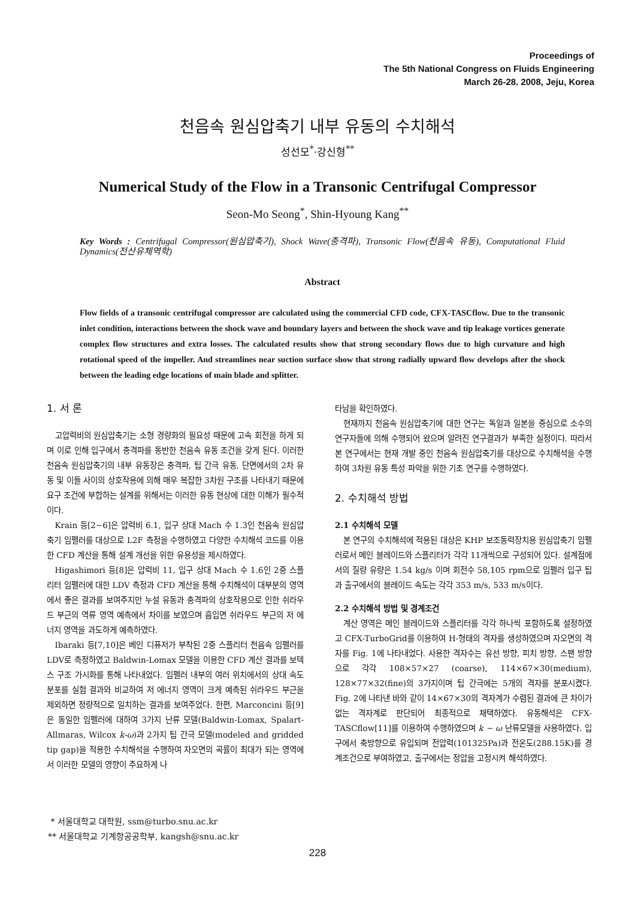Proceedings of
The 5th National Congress on Fluids Engineering
March 26-28. 2008, Jeju, Korea
천음속 원심압축기 내부 유동의 수치해석
성선모<sup>*</sup>·강신형<sup>**</sup>
Numerical Study of the Flow in a Transonic Centrifugal Compressor
Seon-Mo Seong<sup>*</sup>, Shin-Hyoung Kang<sup>**</sup>
Key Words : Centrifugal Compressor(원심압축기), Shock Wave(충격파), Transonic Flow(천음속 유동), Computational Fluid Dynamics(전산유체역학)
Abstract
Flow fields of a transonic centrifugal compressor are calculated using the commercial CFD code, CFX-TASCflow. Due to the transonic inlet condition, interactions between the shock wave and boundary layers and between the shock wave and tip leakage vortices generate complex flow structures and extra losses. The calculated results show that strong secondary flows due to high curvature and high rotational speed of the impeller. And streamlines near suction surface show that strong radially upward flow develops after the shock between the leading edge locations of main blade and splitter.
1. 서 론
고압력비의 원심압축기는 소형 경량화의 필요성 때문에 고속 회전을 하게 되며 이로 인해 입구에서 충격파를 동반한 천음속 유동 조건을 갖게 된다. 이러한 천음속 원심압축기의 내부 유동장은 충격파, 팁 간극 유동, 단면에서의 2차 유동 및 이들 사이의 상호작용에 의해 매우 복잡한 3차원 구조를 나타내기 때문에 요구 조건에 부합하는 설계를 위해서는 이러한 유동 현상에 대한 이해가 필수적이다.
Krain 등[2~6]은 압력비 6.1, 입구 상대 Mach 수 1.3인 천음속 원심압축기 임펠러를 대상으로 L2F 측정을 수행하였고 다양한 수치해석 코드를 이용한 CFD 계산을 통해 설계 개선을 위한 유용성을 제시하였다.
Higashimori 등[8]은 압력비 11, 입구 상대 Mach 수 1.6인 2중 스플리터 임펠러에 대한 LDV 측정과 CFD 계산을 통해 수치해석이 대부분의 영역에서 좋은 결과를 보여주지만 누설 유동과 충격파의 상호작용으로 인한 쉬라우드 부근의 역류 영역 예측에서 차이를 보였으며 흡입면 쉬라우드 부근의 저 에너지 영역을 과도하게 예측하였다.
Ibaraki 등[7,10]은 베인 디퓨저가 부착된 2중 스플리터 천음속 임펠러를 LDV로 측정하였고 Baldwin-Lomax 모델을 이용한 CFD 계산 결과를 보텍스 구조 가시화를 통해 나타내었다. 임펠러 내부의 여러 위치에서의 상대 속도 분포를 실험 결과와 비교하여 저 에너지 영역이 크게 예측된 쉬라우드 부근을 제외하면 정량적으로 일치하는 결과를 보여주었다. 한편, Marconcini 등[9]은 동일한 임펠러에 대하여 3가지 난류 모델(Baldwin-Lomax, Spalart- Allmaras, Wilcox k-ω)과 2가지 팁 간극 모델(modeled and gridded tip gap)을 적용한 수치해석을 수행하여 자오면의 곡률이 최대가 되는 영역에서 이러한 모델의 영향이 주요하게 나
타남을 확인하였다.
현재까지 천음속 원심압축기에 대한 연구는 독일과 일본을 중심으로 소수의 연구자들에 의해 수행되어 왔으며 알려진 연구결과가 부족한 실정이다. 따라서 본 연구에서는 현재 개발 중인 천음속 원심압축기를 대상으로 수치해석을 수행하여 3차원 유동 특성 파악을 위한 기초 연구를 수행하였다.
2. 수치해석 방법
2.1 수치해석 모델
본 연구의 수치해석에 적용된 대상은 KHP 보조동력장치용 원심압축기 임펠러로서 메인 블레이드와 스플리터가 각각 11개씩으로 구성되어 있다. 설계점에서의 질량 유량은 1.54 kg/s 이며 회전수 58,105 rpm으로 임펠러 입구 팁과 출구에서의 블레이드 속도는 각각 353 m/s, 533 m/s이다.
2.2 수치해석 방법 및 경계조건
계산 영역은 메인 블레이드와 스플리터를 각각 하나씩 포함하도록 설정하였고 CFX-TurboGrid를 이용하여 H-형태의 격자를 생성하였으며 자오면의 격자를 Fig. 1에 나타내었다. 사용한 격자수는 유선 방향, 피치 방향, 스팬 방향으로 각각 108×57×27 (coarse), 114×67×30(medium), 128×77×32(fine)의 3가지이며 팁 간극에는 5개의 격자를 분포시켰다. Fig. 2에 나타낸 바와 같이 14×67×30의 격자계가 수렴된 결과에 큰 차이가 없는 격자계로 판단되어 최종적으로 채택하였다. 유동해석은 CFX-TASCflow[11]를 이용하여 수행하였으며 k − ω 난류모델을 사용하였다. 입구에서 축방향으로 유입되며 전압력(101325Pa)과 전온도(288.15K)를 경계조건으로 부여하였고, 출구에서는 정압을 고정시켜 해석하였다.
* 서울대학교 대학원, ssm@turbo.snu.ac.kr
** 서울대학교 기계항공공학부, kangsh@snu.ac.kr
228